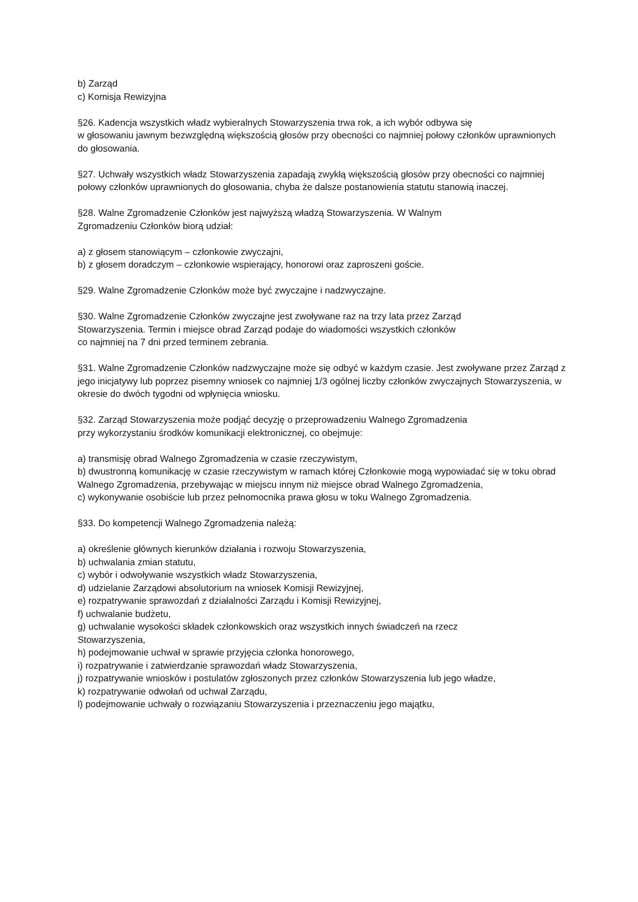b) Zarząd
c) Komisja Rewizyjna
§26. Kadencja wszystkich władz wybieralnych Stowarzyszenia trwa rok, a ich wybór odbywa się
w głosowaniu jawnym bezwzględną większością głosów przy obecności co najmniej połowy członków uprawnionych do głosowania.
§27. Uchwały wszystkich władz Stowarzyszenia zapadają zwykłą większością głosów przy obecności co najmniej połowy członków uprawnionych do głosowania, chyba że dalsze postanowienia statutu stanowią inaczej.
§28. Walne Zgromadzenie Członków jest najwyższą władzą Stowarzyszenia. W Walnym
Zgromadzeniu Członków biorą udział:
a) z głosem stanowiącym – członkowie zwyczajni,
b) z głosem doradczym – członkowie wspierający, honorowi oraz zaproszeni goście.
§29. Walne Zgromadzenie Członków może być zwyczajne i nadzwyczajne.
§30. Walne Zgromadzenie Członków zwyczajne jest zwoływane raz na trzy lata przez Zarząd
Stowarzyszenia. Termin i miejsce obrad Zarząd podaje do wiadomości wszystkich członków
co najmniej na 7 dni przed terminem zebrania.
§31. Walne Zgromadzenie Członków nadzwyczajne może się odbyć w każdym czasie. Jest zwoływane przez Zarząd z jego inicjatywy lub poprzez pisemny wniosek co najmniej 1/3 ogólnej liczby członków zwyczajnych Stowarzyszenia, w okresie do dwóch tygodni od wpłynięcia wniosku.
§32. Zarząd Stowarzyszenia może podjąć decyzję o przeprowadzeniu Walnego Zgromadzenia
przy wykorzystaniu środków komunikacji elektronicznej, co obejmuje:
a) transmisję obrad Walnego Zgromadzenia w czasie rzeczywistym,
b) dwustronną komunikację w czasie rzeczywistym w ramach której Członkowie mogą wypowiadać się w toku obrad Walnego Zgromadzenia, przebywając w miejscu innym niż miejsce obrad Walnego Zgromadzenia,
c) wykonywanie osobiście lub przez pełnomocnika prawa głosu w toku Walnego Zgromadzenia.
§33. Do kompetencji Walnego Zgromadzenia należą:
a) określenie głównych kierunków działania i rozwoju Stowarzyszenia,
b) uchwalania zmian statutu,
c) wybór i odwoływanie wszystkich władz Stowarzyszenia,
d) udzielanie Zarządowi absolutorium na wniosek Komisji Rewizyjnej,
e) rozpatrywanie sprawozdań z działalności Zarządu i Komisji Rewizyjnej,
f) uchwalanie budżetu,
g) uchwalanie wysokości składek członkowskich oraz wszystkich innych świadczeń na rzecz
Stowarzyszenia,
h) podejmowanie uchwał w sprawie przyjęcia członka honorowego,
i) rozpatrywanie i zatwierdzanie sprawozdań władz Stowarzyszenia,
j) rozpatrywanie wniosków i postulatów zgłoszonych przez członków Stowarzyszenia lub jego władze,
k) rozpatrywanie odwołań od uchwał Zarządu,
l) podejmowanie uchwały o rozwiązaniu Stowarzyszenia i przeznaczeniu jego majątku,